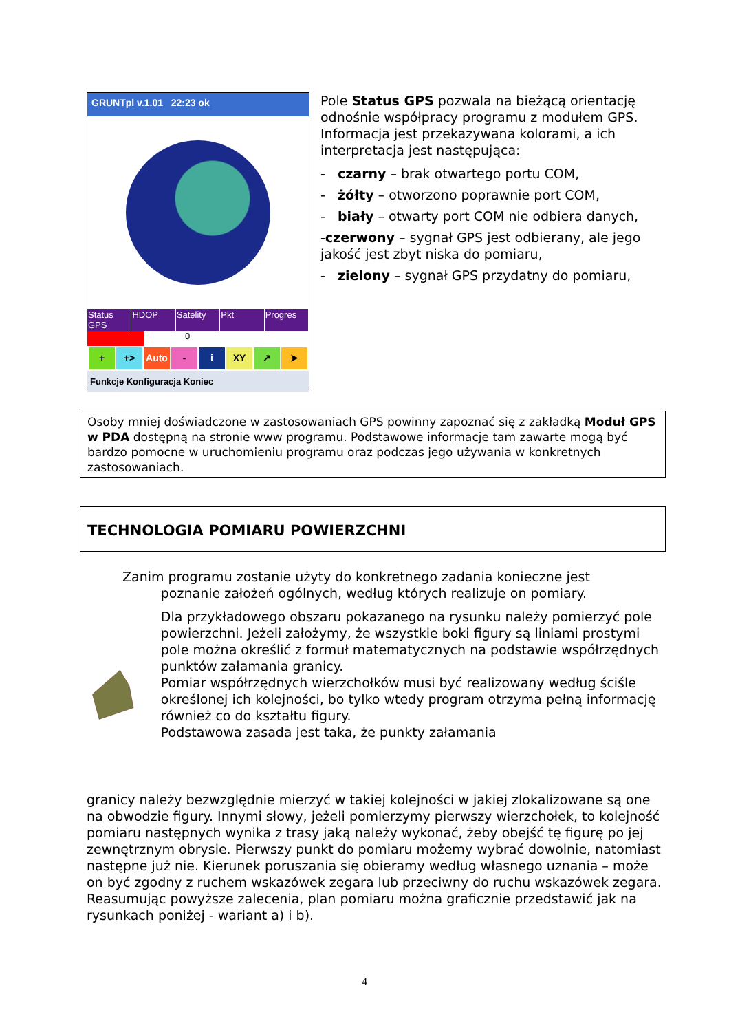GRUNTpl v.1.01 22:23 ok
Status GPS HDOP Satelity Pkt Progres
0
+ +> Auto - i XY ↗ ➤
Funkcje Konfiguracja Koniec
Pole Status GPS pozwala na bieżącą orientację odnośnie współpracy programu z modułem GPS. Informacja jest przekazywana kolorami, a ich interpretacja jest następująca:
- czarny – brak otwartego portu COM,
- żółty – otworzono poprawnie port COM,
- biały – otwarty port COM nie odbiera danych,
-czerwony – sygnał GPS jest odbierany, ale jego jakość jest zbyt niska do pomiaru,
- zielony – sygnał GPS przydatny do pomiaru,
Osoby mniej doświadczone w zastosowaniach GPS powinny zapoznać się z zakładką Moduł GPS w PDA dostępną na stronie www programu. Podstawowe informacje tam zawarte mogą być bardzo pomocne w uruchomieniu programu oraz podczas jego używania w konkretnych zastosowaniach.
TECHNOLOGIA POMIARU POWIERZCHNI
Zanim programu zostanie użyty do konkretnego zadania konieczne jest
poznanie założeń ogólnych, według których realizuje on pomiary.
Dla przykładowego obszaru pokazanego na rysunku należy pomierzyć pole powierzchni. Jeżeli założymy, że wszystkie boki figury są liniami prostymi pole można określić z formuł matematycznych na podstawie współrzędnych punktów załamania granicy.
Pomiar współrzędnych wierzchołków musi być realizowany według ściśle określonej ich kolejności, bo tylko wtedy program otrzyma pełną informację również co do kształtu figury.
Podstawowa zasada jest taka, że punkty załamania
granicy należy bezwzględnie mierzyć w takiej kolejności w jakiej zlokalizowane są one na obwodzie figury. Innymi słowy, jeżeli pomierzymy pierwszy wierzchołek, to kolejność pomiaru następnych wynika z trasy jaką należy wykonać, żeby obejść tę figurę po jej zewnętrznym obrysie. Pierwszy punkt do pomiaru możemy wybrać dowolnie, natomiast następne już nie. Kierunek poruszania się obieramy według własnego uznania – może on być zgodny z ruchem wskazówek zegara lub przeciwny do ruchu wskazówek zegara.
Reasumując powyższe zalecenia, plan pomiaru można graficznie przedstawić jak na rysunkach poniżej - wariant a) i b).
4